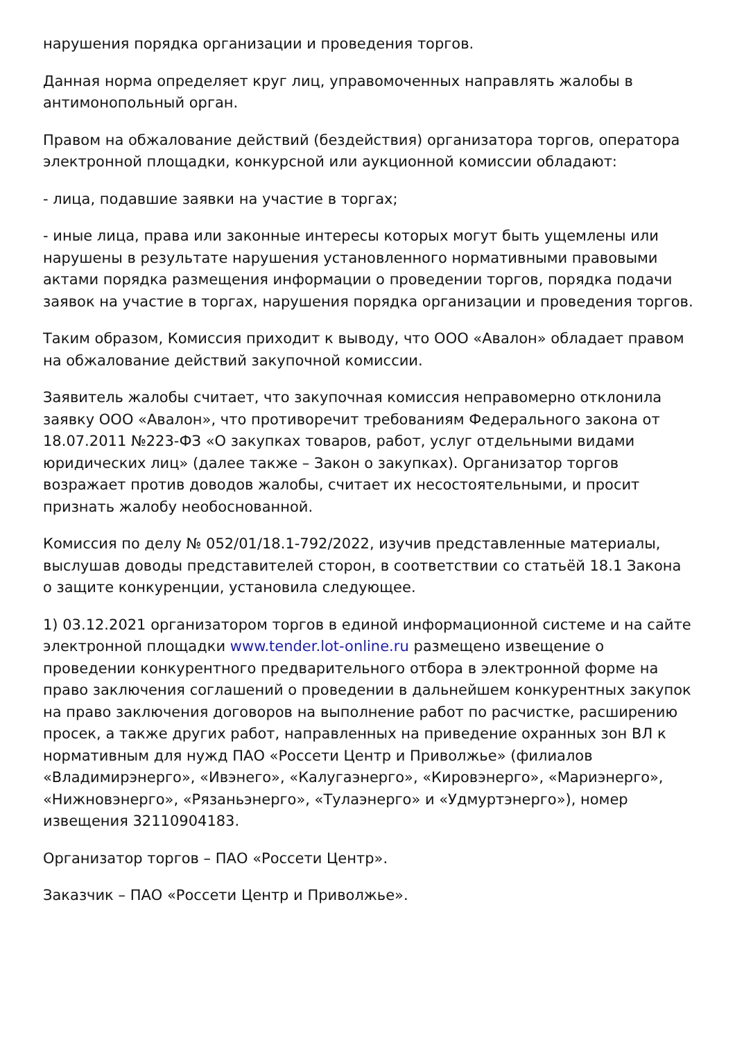нарушения порядка организации и проведения торгов.
Данная норма определяет круг лиц, управомоченных направлять жалобы в антимонопольный орган.
Правом на обжалование действий (бездействия) организатора торгов, оператора электронной площадки, конкурсной или аукционной комиссии обладают:
- лица, подавшие заявки на участие в торгах;
- иные лица, права или законные интересы которых могут быть ущемлены или нарушены в результате нарушения установленного нормативными правовыми актами порядка размещения информации о проведении торгов, порядка подачи заявок на участие в торгах, нарушения порядка организации и проведения торгов.
Таким образом, Комиссия приходит к выводу, что ООО «Авалон» обладает правом на обжалование действий закупочной комиссии.
Заявитель жалобы считает, что закупочная комиссия неправомерно отклонила заявку ООО «Авалон», что противоречит требованиям Федерального закона от 18.07.2011 №223-ФЗ «О закупках товаров, работ, услуг отдельными видами юридических лиц» (далее также – Закон о закупках). Организатор торгов возражает против доводов жалобы, считает их несостоятельными, и просит признать жалобу необоснованной.
Комиссия по делу № 052/01/18.1-792/2022, изучив представленные материалы, выслушав доводы представителей сторон, в соответствии со статьёй 18.1 Закона о защите конкуренции, установила следующее.
1) 03.12.2021 организатором торгов в единой информационной системе и на сайте электронной площадки www.tender.lot-online.ru размещено извещение о проведении конкурентного предварительного отбора в электронной форме на право заключения соглашений о проведении в дальнейшем конкурентных закупок на право заключения договоров на выполнение работ по расчистке, расширению просек, а также других работ, направленных на приведение охранных зон ВЛ к нормативным для нужд ПАО «Россети Центр и Приволжье» (филиалов «Владимирэнерго», «Ивэнего», «Калугаэнерго», «Кировэнерго», «Мариэнерго», «Нижновэнерго», «Рязаньэнерго», «Тулаэнерго» и «Удмуртэнерго»), номер извещения 32110904183.
Организатор торгов – ПАО «Россети Центр».
Заказчик – ПАО «Россети Центр и Приволжье».